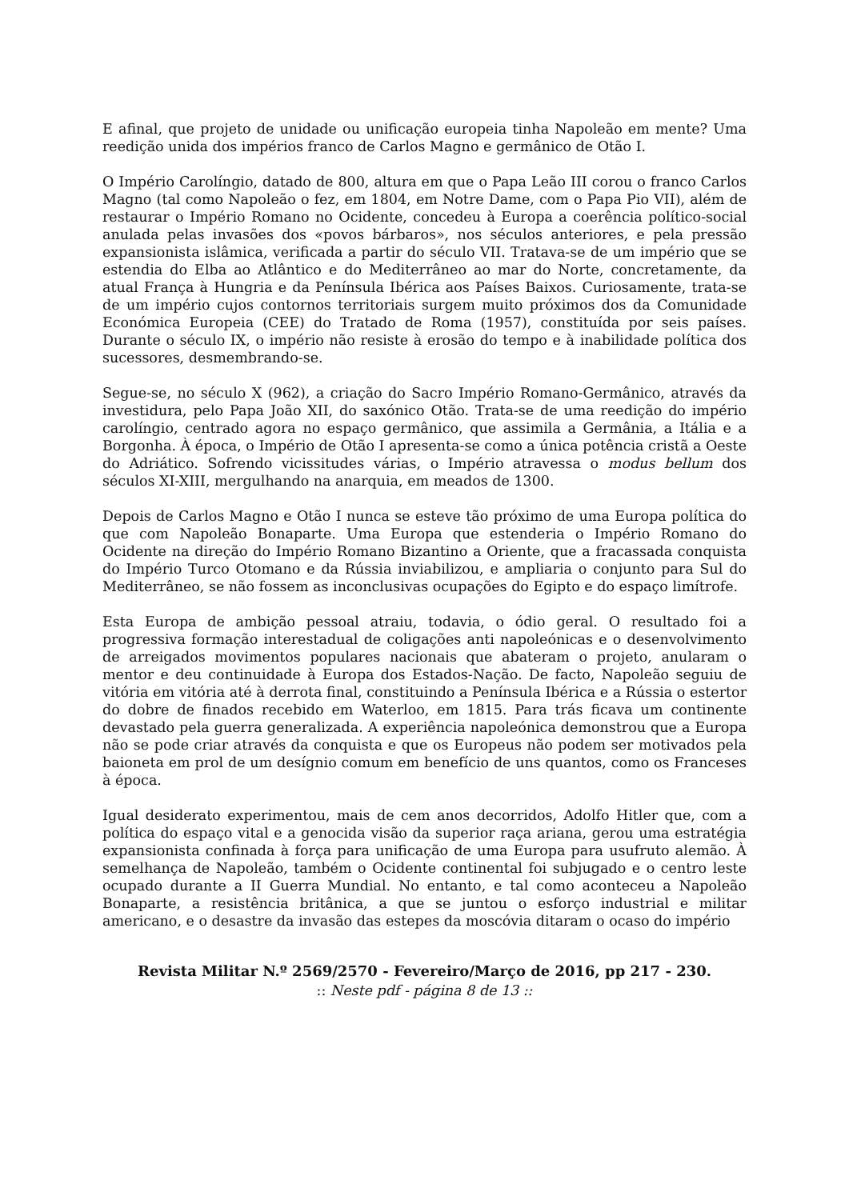E afinal, que projeto de unidade ou unificação europeia tinha Napoleão em mente? Uma reedição unida dos impérios franco de Carlos Magno e germânico de Otão I.
O Império Carolíngio, datado de 800, altura em que o Papa Leão III corou o franco Carlos Magno (tal como Napoleão o fez, em 1804, em Notre Dame, com o Papa Pio VII), além de restaurar o Império Romano no Ocidente, concedeu à Europa a coerência político-social anulada pelas invasões dos «povos bárbaros», nos séculos anteriores, e pela pressão expansionista islâmica, verificada a partir do século VII. Tratava-se de um império que se estendia do Elba ao Atlântico e do Mediterrâneo ao mar do Norte, concretamente, da atual França à Hungria e da Península Ibérica aos Países Baixos. Curiosamente, trata-se de um império cujos contornos territoriais surgem muito próximos dos da Comunidade Económica Europeia (CEE) do Tratado de Roma (1957), constituída por seis países. Durante o século IX, o império não resiste à erosão do tempo e à inabilidade política dos sucessores, desmembrando-se.
Segue-se, no século X (962), a criação do Sacro Império Romano-Germânico, através da investidura, pelo Papa João XII, do saxónico Otão. Trata-se de uma reedição do império carolíngio, centrado agora no espaço germânico, que assimila a Germânia, a Itália e a Borgonha. À época, o Império de Otão I apresenta-se como a única potência cristã a Oeste do Adriático. Sofrendo vicissitudes várias, o Império atravessa o modus bellum dos séculos XI-XIII, mergulhando na anarquia, em meados de 1300.
Depois de Carlos Magno e Otão I nunca se esteve tão próximo de uma Europa política do que com Napoleão Bonaparte. Uma Europa que estenderia o Império Romano do Ocidente na direção do Império Romano Bizantino a Oriente, que a fracassada conquista do Império Turco Otomano e da Rússia inviabilizou, e ampliaria o conjunto para Sul do Mediterrâneo, se não fossem as inconclusivas ocupações do Egipto e do espaço limítrofe.
Esta Europa de ambição pessoal atraiu, todavia, o ódio geral. O resultado foi a progressiva formação interestadual de coligações anti napoleónicas e o desenvolvimento de arreigados movimentos populares nacionais que abateram o projeto, anularam o mentor e deu continuidade à Europa dos Estados-Nação. De facto, Napoleão seguiu de vitória em vitória até à derrota final, constituindo a Península Ibérica e a Rússia o estertor do dobre de finados recebido em Waterloo, em 1815. Para trás ficava um continente devastado pela guerra generalizada. A experiência napoleónica demonstrou que a Europa não se pode criar através da conquista e que os Europeus não podem ser motivados pela baioneta em prol de um desígnio comum em benefício de uns quantos, como os Franceses à época.
Igual desiderato experimentou, mais de cem anos decorridos, Adolfo Hitler que, com a política do espaço vital e a genocida visão da superior raça ariana, gerou uma estratégia expansionista confinada à força para unificação de uma Europa para usufruto alemão. À semelhança de Napoleão, também o Ocidente continental foi subjugado e o centro leste ocupado durante a II Guerra Mundial. No entanto, e tal como aconteceu a Napoleão Bonaparte, a resistência britânica, a que se juntou o esforço industrial e militar americano, e o desastre da invasão das estepes da moscóvia ditaram o ocaso do império
Revista Militar N.º 2569/2570 - Fevereiro/Março de 2016, pp 217 - 230.
:: Neste pdf - página 8 de 13 ::